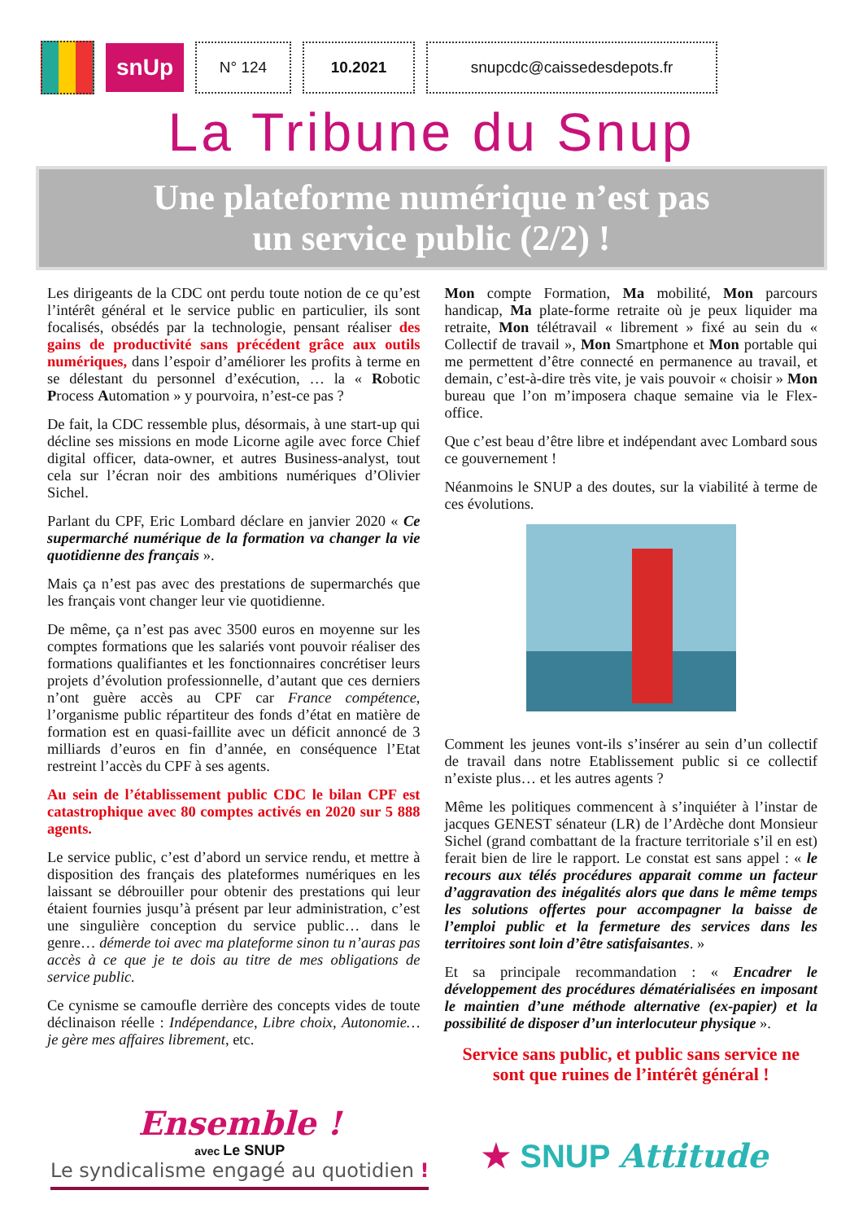snUp
N° 124 10.2021 snupcdc@caissedesdepots.fr
La Tribune du Snup
Une plateforme numérique n’est pas
un service public (2/2) !
Les dirigeants de la CDC ont perdu toute notion de ce qu’est l’intérêt général et le service public en particulier, ils sont focalisés, obsédés par la technologie, pensant réaliser des gains de productivité sans précédent grâce aux outils numériques, dans l’espoir d’améliorer les profits à terme en se délestant du personnel d’exécution, … la « Robotic Process Automation » y pourvoira, n’est-ce pas ?
De fait, la CDC ressemble plus, désormais, à une start-up qui décline ses missions en mode Licorne agile avec force Chief digital officer, data-owner, et autres Business-analyst, tout cela sur l’écran noir des ambitions numériques d’Olivier Sichel.
Parlant du CPF, Eric Lombard déclare en janvier 2020 « Ce supermarché numérique de la formation va changer la vie quotidienne des français ».
Mais ça n’est pas avec des prestations de supermarchés que les français vont changer leur vie quotidienne.
De même, ça n’est pas avec 3500 euros en moyenne sur les comptes formations que les salariés vont pouvoir réaliser des formations qualifiantes et les fonctionnaires concrétiser leurs projets d’évolution professionnelle, d’autant que ces derniers n’ont guère accès au CPF car France compétence, l’organisme public répartiteur des fonds d’état en matière de formation est en quasi-faillite avec un déficit annoncé de 3 milliards d’euros en fin d’année, en conséquence l’Etat restreint l’accès du CPF à ses agents.
Au sein de l’établissement public CDC le bilan CPF est catastrophique avec 80 comptes activés en 2020 sur 5 888 agents.
Le service public, c’est d’abord un service rendu, et mettre à disposition des français des plateformes numériques en les laissant se débrouiller pour obtenir des prestations qui leur étaient fournies jusqu’à présent par leur administration, c’est une singulière conception du service public… dans le genre… démerde toi avec ma plateforme sinon tu n’auras pas accès à ce que je te dois au titre de mes obligations de service public.
Ce cynisme se camoufle derrière des concepts vides de toute déclinaison réelle : Indépendance, Libre choix, Autonomie… je gère mes affaires librement, etc.
Mon compte Formation, Ma mobilité, Mon parcours handicap, Ma plate-forme retraite où je peux liquider ma retraite, Mon télétravail « librement » fixé au sein du « Collectif de travail », Mon Smartphone et Mon portable qui me permettent d’être connecté en permanence au travail, et demain, c’est-à-dire très vite, je vais pouvoir « choisir » Mon bureau que l’on m’imposera chaque semaine via le Flex-office.
Que c’est beau d’être libre et indépendant avec Lombard sous ce gouvernement !
Néanmoins le SNUP a des doutes, sur la viabilité à terme de ces évolutions.
Comment les jeunes vont-ils s’insérer au sein d’un collectif de travail dans notre Etablissement public si ce collectif n’existe plus… et les autres agents ?
Même les politiques commencent à s’inquiéter à l’instar de jacques GENEST sénateur (LR) de l’Ardèche dont Monsieur Sichel (grand combattant de la fracture territoriale s’il en est) ferait bien de lire le rapport. Le constat est sans appel : « le recours aux télés procédures apparait comme un facteur d’aggravation des inégalités alors que dans le même temps les solutions offertes pour accompagner la baisse de l’emploi public et la fermeture des services dans les territoires sont loin d’être satisfaisantes. »
Et sa principale recommandation : « Encadrer le développement des procédures dématérialisées en imposant le maintien d’une méthode alternative (ex-papier) et la possibilité de disposer d’un interlocuteur physique ».
Service sans public, et public sans service ne sont que ruines de l’intérêt général !
Ensemble !
avec Le SNUP
Le syndicalisme engagé au quotidien !
★ SNUP Attitude